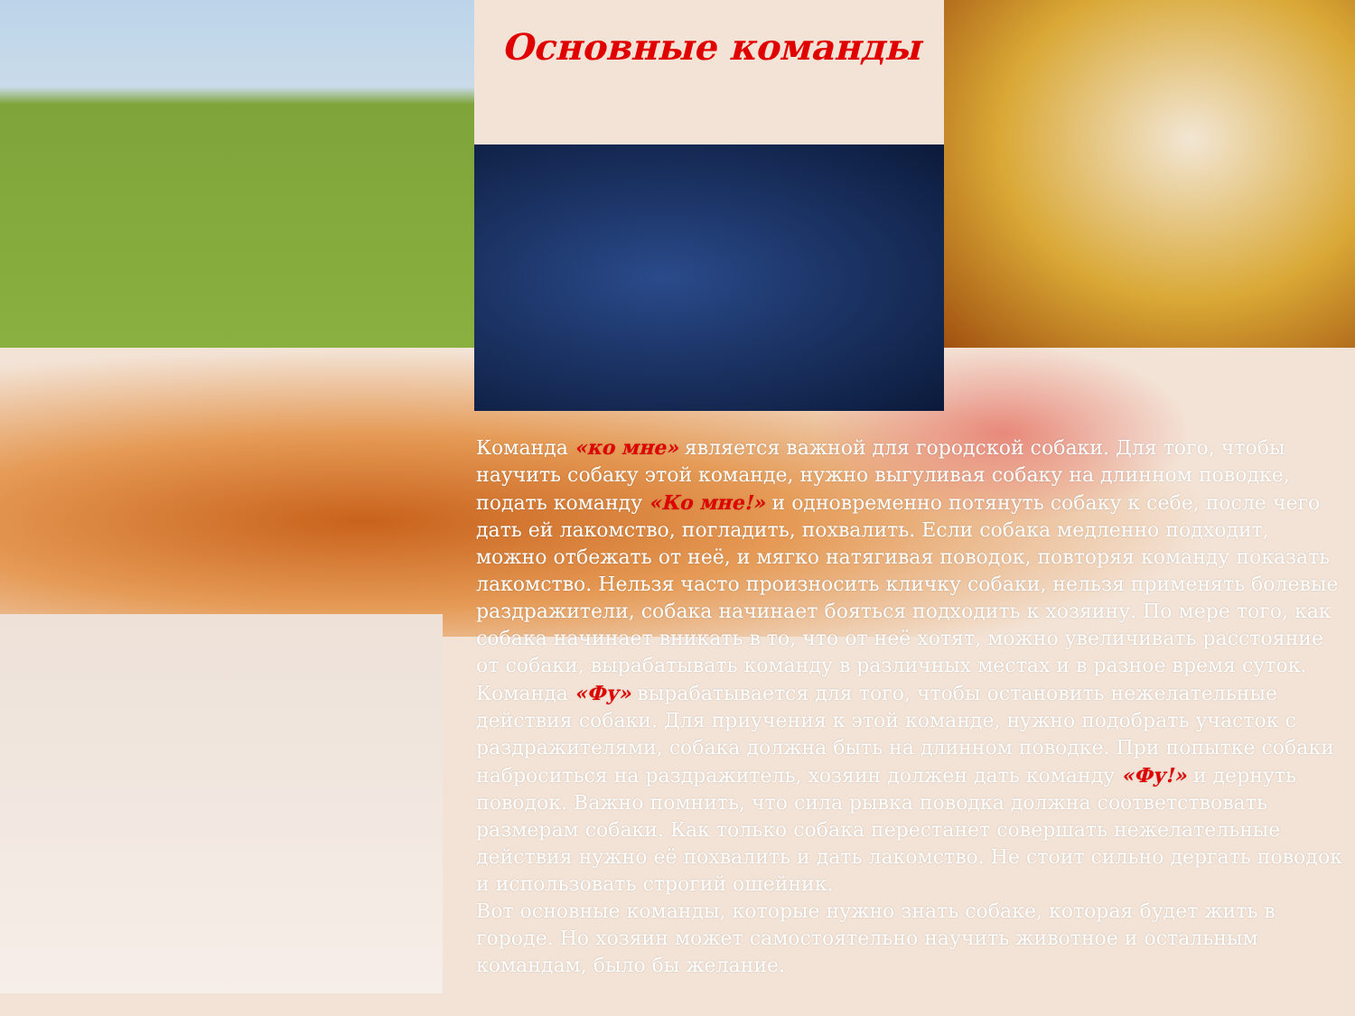Основные команды
Команда «ко мне» является важной для городской собаки. Для того, чтобы научить собаку этой команде, нужно выгуливая собаку на длинном поводке, подать команду «Ко мне!» и одновременно потянуть собаку к себе, после чего дать ей лакомство, погладить, похвалить. Если собака медленно подходит, можно отбежать от неё, и мягко натягивая поводок, повторяя команду показать лакомство. Нельзя часто произносить кличку собаки, нельзя применять болевые раздражители, собака начинает бояться подходить к хозяину. По мере того, как собака начинает вникать в то, что от неё хотят, можно увеличивать расстояние от собаки, вырабатывать команду в различных местах и в разное время суток.
Команда «Фу» вырабатывается для того, чтобы остановить нежелательные действия собаки. Для приучения к этой команде, нужно подобрать участок с раздражителями, собака должна быть на длинном поводке. При попытке собаки наброситься на раздражитель, хозяин должен дать команду «Фу!» и дернуть поводок. Важно помнить, что сила рывка поводка должна соответствовать размерам собаки. Как только собака перестанет совершать нежелательные действия нужно её похвалить и дать лакомство. Не стоит сильно дергать поводок и использовать строгий ошейник.
Вот основные команды, которые нужно знать собаке, которая будет жить в городе. Но хозяин может самостоятельно научить животное и остальным командам, было бы желание.